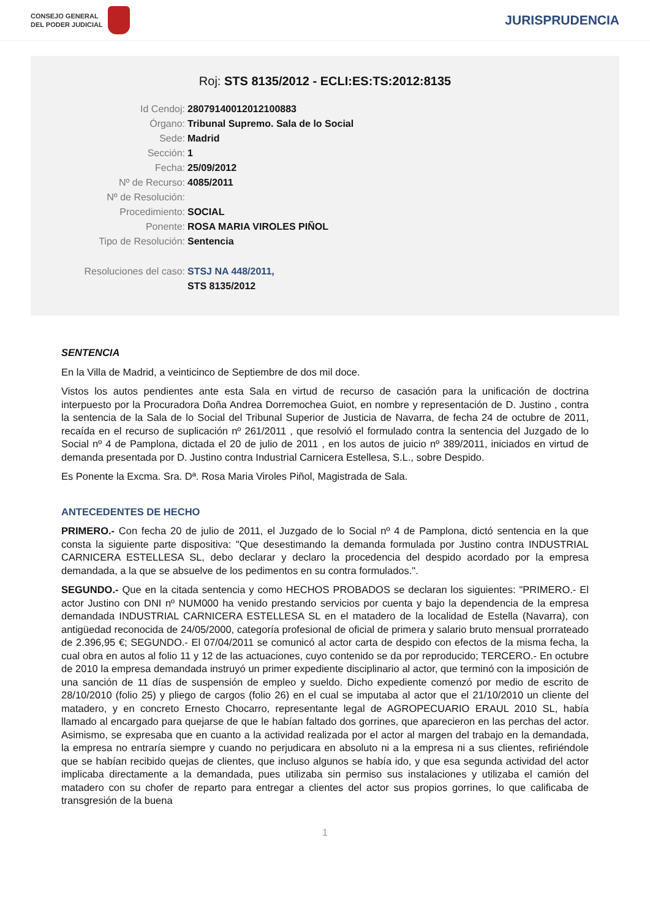CONSEJO GENERAL
DEL PODER JUDICIAL
JURISPRUDENCIA
Roj: STS 8135/2012 - ECLI:ES:TS:2012:8135
| Id Cendoj: | 28079140012012100883 |
| Órgano: | Tribunal Supremo. Sala de lo Social |
| Sede: | Madrid |
| Sección: | 1 |
| Fecha: | 25/09/2012 |
| Nº de Recurso: | 4085/2011 |
| Nº de Resolución: | |
| Procedimiento: | SOCIAL |
| Ponente: | ROSA MARIA VIROLES PIÑOL |
| Tipo de Resolución: | Sentencia |
| Resoluciones del caso: | STSJ NA 448/2011, |
| | STS 8135/2012 |
SENTENCIA
En la Villa de Madrid, a veinticinco de Septiembre de dos mil doce.
Vistos los autos pendientes ante esta Sala en virtud de recurso de casación para la unificación de doctrina interpuesto por la Procuradora Doña Andrea Dorremochea Guiot, en nombre y representación de D. Justino , contra la sentencia de la Sala de lo Social del Tribunal Superior de Justicia de Navarra, de fecha 24 de octubre de 2011, recaída en el recurso de suplicación nº 261/2011 , que resolvió el formulado contra la sentencia del Juzgado de lo Social nº 4 de Pamplona, dictada el 20 de julio de 2011 , en los autos de juicio nº 389/2011, iniciados en virtud de demanda presentada por D. Justino contra Industrial Carnicera Estellesa, S.L., sobre Despido.
Es Ponente la Excma. Sra. Dª. Rosa Maria Viroles Piñol, Magistrada de Sala.
ANTECEDENTES DE HECHO
PRIMERO.- Con fecha 20 de julio de 2011, el Juzgado de lo Social nº 4 de Pamplona, dictó sentencia en la que consta la siguiente parte dispositiva: "Que desestimando la demanda formulada por Justino contra INDUSTRIAL CARNICERA ESTELLESA SL, debo declarar y declaro la procedencia del despido acordado por la empresa demandada, a la que se absuelve de los pedimentos en su contra formulados.".
SEGUNDO.- Que en la citada sentencia y como HECHOS PROBADOS se declaran los siguientes: "PRIMERO.- El actor Justino con DNI nº NUM000 ha venido prestando servicios por cuenta y bajo la dependencia de la empresa demandada INDUSTRIAL CARNICERA ESTELLESA SL en el matadero de la localidad de Estella (Navarra), con antigüedad reconocida de 24/05/2000, categoría profesional de oficial de primera y salario bruto mensual prorrateado de 2.396,95 €; SEGUNDO.- El 07/04/2011 se comunicó al actor carta de despido con efectos de la misma fecha, la cual obra en autos al folio 11 y 12 de las actuaciones, cuyo contenido se da por reproducido; TERCERO.- En octubre de 2010 la empresa demandada instruyó un primer expediente disciplinario al actor, que terminó con la imposición de una sanción de 11 días de suspensión de empleo y sueldo. Dicho expediente comenzó por medio de escrito de 28/10/2010 (folio 25) y pliego de cargos (folio 26) en el cual se imputaba al actor que el 21/10/2010 un cliente del matadero, y en concreto Ernesto Chocarro, representante legal de AGROPECUARIO ERAUL 2010 SL, había llamado al encargado para quejarse de que le habían faltado dos gorrines, que aparecieron en las perchas del actor. Asimismo, se expresaba que en cuanto a la actividad realizada por el actor al margen del trabajo en la demandada, la empresa no entraría siempre y cuando no perjudicara en absoluto ni a la empresa ni a sus clientes, refiriéndole que se habían recibido quejas de clientes, que incluso algunos se había ido, y que esa segunda actividad del actor implicaba directamente a la demandada, pues utilizaba sin permiso sus instalaciones y utilizaba el camión del matadero con su chofer de reparto para entregar a clientes del actor sus propios gorrines, lo que calificaba de transgresión de la buena
1